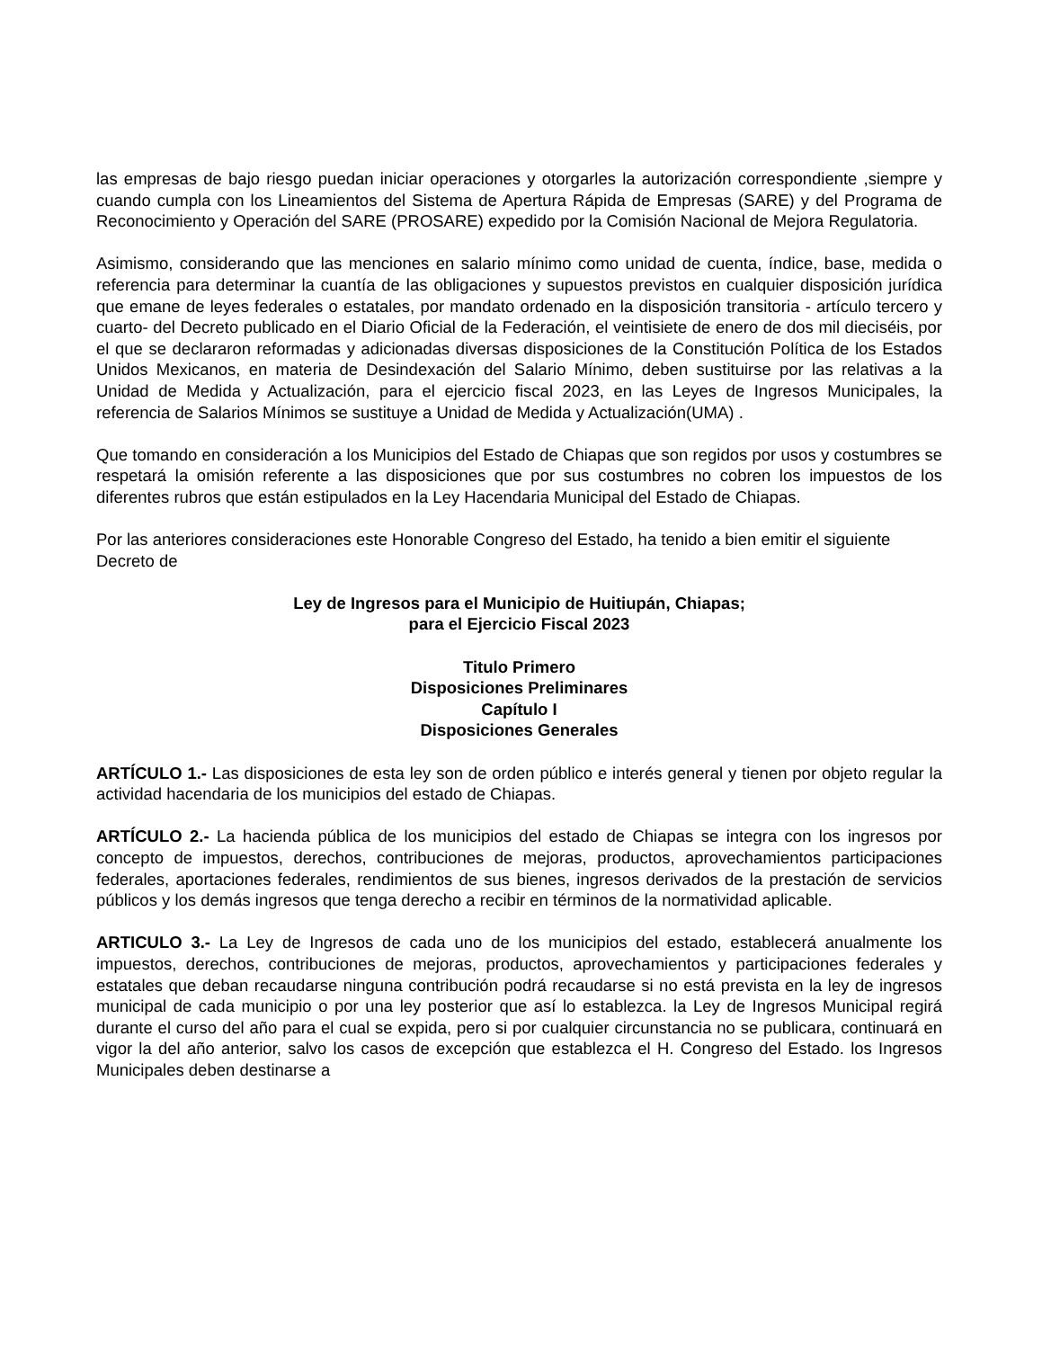las empresas de bajo riesgo puedan iniciar operaciones y otorgarles la autorización correspondiente ,siempre y cuando cumpla con los Lineamientos del Sistema de Apertura Rápida de Empresas (SARE) y del Programa de Reconocimiento y Operación del SARE (PROSARE) expedido por la Comisión Nacional de Mejora Regulatoria.
Asimismo, considerando que las menciones en salario mínimo como unidad de cuenta, índice, base, medida o referencia para determinar la cuantía de las obligaciones y supuestos previstos en cualquier disposición jurídica que emane de leyes federales o estatales, por mandato ordenado en la disposición transitoria - artículo tercero y cuarto- del Decreto publicado en el Diario Oficial de la Federación, el veintisiete de enero de dos mil dieciséis, por el que se declararon reformadas y adicionadas diversas disposiciones de la Constitución Política de los Estados Unidos Mexicanos, en materia de Desindexación del Salario Mínimo, deben sustituirse por las relativas a la Unidad de Medida y Actualización, para el ejercicio fiscal 2023, en las Leyes de Ingresos Municipales, la referencia de Salarios Mínimos se sustituye a Unidad de Medida y Actualización(UMA) .
Que tomando en consideración a los Municipios del Estado de Chiapas que son regidos por usos y costumbres se respetará la omisión referente a las disposiciones que por sus costumbres no cobren los impuestos de los diferentes rubros que están estipulados en la Ley Hacendaria Municipal del Estado de Chiapas.
Por las anteriores consideraciones este Honorable Congreso del Estado, ha tenido a bien emitir el siguiente Decreto de
Ley de Ingresos para el Municipio de Huitiupán, Chiapas;
para el Ejercicio Fiscal 2023
Titulo Primero
Disposiciones Preliminares
Capítulo I
Disposiciones Generales
ARTÍCULO 1.- Las disposiciones de esta ley son de orden público e interés general y tienen por objeto regular la actividad hacendaria de los municipios del estado de Chiapas.
ARTÍCULO 2.- La hacienda pública de los municipios del estado de Chiapas se integra con los ingresos por concepto de impuestos, derechos, contribuciones de mejoras, productos, aprovechamientos participaciones federales, aportaciones federales, rendimientos de sus bienes, ingresos derivados de la prestación de servicios públicos y los demás ingresos que tenga derecho a recibir en términos de la normatividad aplicable.
ARTICULO 3.- La Ley de Ingresos de cada uno de los municipios del estado, establecerá anualmente los impuestos, derechos, contribuciones de mejoras, productos, aprovechamientos y participaciones federales y estatales que deban recaudarse ninguna contribución podrá recaudarse si no está prevista en la ley de ingresos municipal de cada municipio o por una ley posterior que así lo establezca. la Ley de Ingresos Municipal regirá durante el curso del año para el cual se expida, pero si por cualquier circunstancia no se publicara, continuará en vigor la del año anterior, salvo los casos de excepción que establezca el H. Congreso del Estado. los Ingresos Municipales deben destinarse a